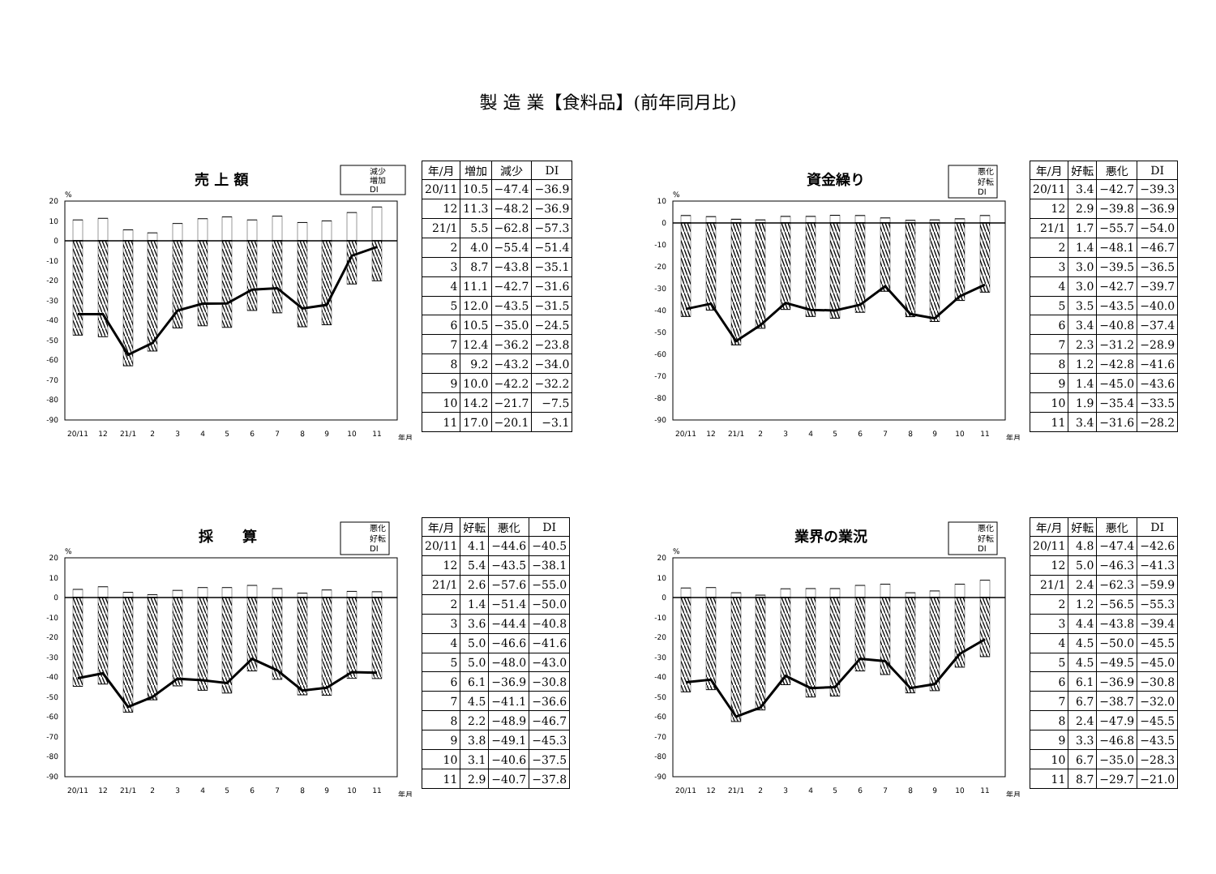製 造 業【食料品】(前年同月比)
売 上 額
減少
増加
DI
%
20
10
0
-10
-20
-30
-40
-50
-60
-70
-80
-90
20/11
12
21/1
2
3
4
5
6
7
8
9
10
11
年月
| 年/月 | 増加 | 減少 | DI |
| --- | --- | --- | --- |
| 20/11 | 10.5 | −47.4 | −36.9 |
| 12 | 11.3 | −48.2 | −36.9 |
| 21/1 | 5.5 | −62.8 | −57.3 |
| 2 | 4.0 | −55.4 | −51.4 |
| 3 | 8.7 | −43.8 | −35.1 |
| 4 | 11.1 | −42.7 | −31.6 |
| 5 | 12.0 | −43.5 | −31.5 |
| 6 | 10.5 | −35.0 | −24.5 |
| 7 | 12.4 | −36.2 | −23.8 |
| 8 | 9.2 | −43.2 | −34.0 |
| 9 | 10.0 | −42.2 | −32.2 |
| 10 | 14.2 | −21.7 | −7.5 |
| 11 | 17.0 | −20.1 | −3.1 |
資金繰り
悪化
好転
DI
%
10
0
-10
-20
-30
-40
-50
-60
-70
-80
-90
20/11
12
21/1
2
3
4
5
6
7
8
9
10
11
年月
| 年/月 | 好転 | 悪化 | DI |
| --- | --- | --- | --- |
| 20/11 | 3.4 | −42.7 | −39.3 |
| 12 | 2.9 | −39.8 | −36.9 |
| 21/1 | 1.7 | −55.7 | −54.0 |
| 2 | 1.4 | −48.1 | −46.7 |
| 3 | 3.0 | −39.5 | −36.5 |
| 4 | 3.0 | −42.7 | −39.7 |
| 5 | 3.5 | −43.5 | −40.0 |
| 6 | 3.4 | −40.8 | −37.4 |
| 7 | 2.3 | −31.2 | −28.9 |
| 8 | 1.2 | −42.8 | −41.6 |
| 9 | 1.4 | −45.0 | −43.6 |
| 10 | 1.9 | −35.4 | −33.5 |
| 11 | 3.4 | −31.6 | −28.2 |
採　　算
悪化
好転
DI
%
20
10
0
-10
-20
-30
-40
-50
-60
-70
-80
-90
20/11
12
21/1
2
3
4
5
6
7
8
9
10
11
年月
| 年/月 | 好転 | 悪化 | DI |
| --- | --- | --- | --- |
| 20/11 | 4.1 | −44.6 | −40.5 |
| 12 | 5.4 | −43.5 | −38.1 |
| 21/1 | 2.6 | −57.6 | −55.0 |
| 2 | 1.4 | −51.4 | −50.0 |
| 3 | 3.6 | −44.4 | −40.8 |
| 4 | 5.0 | −46.6 | −41.6 |
| 5 | 5.0 | −48.0 | −43.0 |
| 6 | 6.1 | −36.9 | −30.8 |
| 7 | 4.5 | −41.1 | −36.6 |
| 8 | 2.2 | −48.9 | −46.7 |
| 9 | 3.8 | −49.1 | −45.3 |
| 10 | 3.1 | −40.6 | −37.5 |
| 11 | 2.9 | −40.7 | −37.8 |
業界の業況
悪化
好転
DI
%
20
10
0
-10
-20
-30
-40
-50
-60
-70
-80
-90
20/11
12
21/1
2
3
4
5
6
7
8
9
10
11
年月
| 年/月 | 好転 | 悪化 | DI |
| --- | --- | --- | --- |
| 20/11 | 4.8 | −47.4 | −42.6 |
| 12 | 5.0 | −46.3 | −41.3 |
| 21/1 | 2.4 | −62.3 | −59.9 |
| 2 | 1.2 | −56.5 | −55.3 |
| 3 | 4.4 | −43.8 | −39.4 |
| 4 | 4.5 | −50.0 | −45.5 |
| 5 | 4.5 | −49.5 | −45.0 |
| 6 | 6.1 | −36.9 | −30.8 |
| 7 | 6.7 | −38.7 | −32.0 |
| 8 | 2.4 | −47.9 | −45.5 |
| 9 | 3.3 | −46.8 | −43.5 |
| 10 | 6.7 | −35.0 | −28.3 |
| 11 | 8.7 | −29.7 | −21.0 |